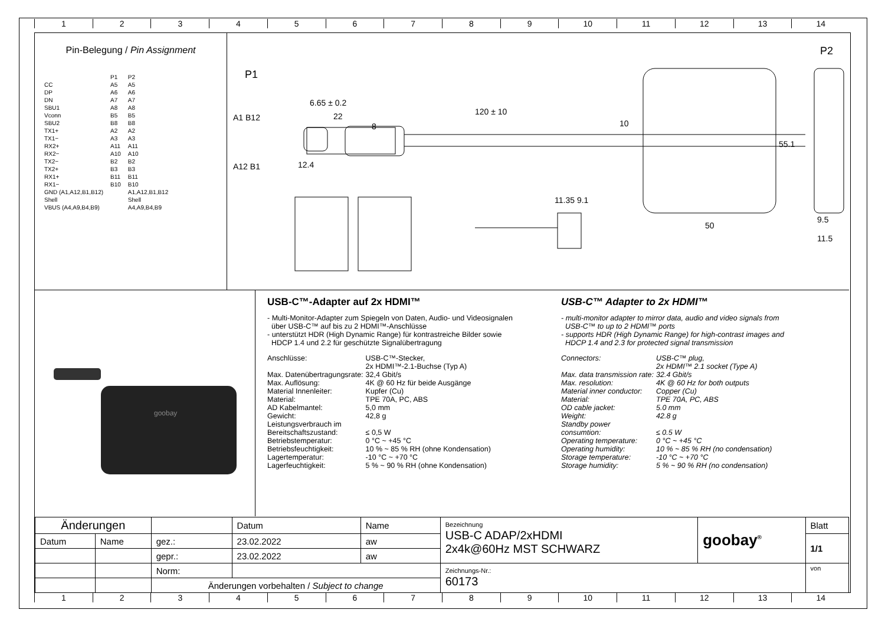123456789 10 11 12 13 14
Pin-Belegung / Pin Assignment
| | P1 | P2 |
| CC | A5 | A5 |
| DP | A6 | A6 |
| DN | A7 | A7 |
| SBU1 | A8 | A8 |
| Vconn | B5 | B5 |
| SBU2 | B8 | B8 |
| TX1+ | A2 | A2 |
| TX1− | A3 | A3 |
| RX2+ | A11 | A11 |
| RX2− | A10 | A10 |
| TX2− | B2 | B2 |
| TX2+ | B3 | B3 |
| RX1+ | B11 | B11 |
| RX1− | B10 | B10 |
| GND (A1,A12,B1,B12) | | A1,A12,B1,B12 |
| Shell | | Shell |
| VBUS (A4,A9,B4,B9) | | A4,A9,B4,B9 |
P1
P2
A1 B12
A12 B1 12.4
6.65 ± 0.2
22
8
120 ± 10
10
55.1
50
9.5
11.5
11.35 9.1
goobay
USB-C™-Adapter auf 2x HDMI™
- Multi-Monitor-Adapter zum Spiegeln von Daten, Audio- und Videosignalen
über USB-C™ auf bis zu 2 HDMI™-Anschlüsse
- unterstützt HDR (High Dynamic Range) für kontrastreiche Bilder sowie
HDCP 1.4 und 2.2 für geschützte Signalübertragung
| Anschlüsse: | USB-C™-Stecker, 2x HDMI™-2.1-Buchse (Typ A) |
| Max. Datenübertragungsrate: | 32,4 Gbit/s |
| Max. Auflösung: | 4K @ 60 Hz für beide Ausgänge |
| Material Innenleiter: | Kupfer (Cu) |
| Material: | TPE 70A, PC, ABS |
| AD Kabelmantel: | 5,0 mm |
| Gewicht: | 42,8 g |
| Leistungsverbrauch im Bereitschaftszustand: | ≤ 0,5 W |
| Betriebstemperatur: | 0 °C ~ +45 °C |
| Betriebsfeuchtigkeit: | 10 % ~ 85 % RH (ohne Kondensation) |
| Lagertemperatur: | -10 °C ~ +70 °C |
| Lagerfeuchtigkeit: | 5 % ~ 90 % RH (ohne Kondensation) |
USB-C™ Adapter to 2x HDMI™
- multi-monitor adapter to mirror data, audio and video signals from
USB-C™ to up to 2 HDMI™ ports
- supports HDR (High Dynamic Range) for high-contrast images and
HDCP 1.4 and 2.3 for protected signal transmission
| Connectors: | USB-C™ plug, 2x HDMI™ 2.1 socket (Type A) |
| Max. data transmission rate: | 32.4 Gbit/s |
| Max. resolution: | 4K @ 60 Hz for both outputs |
| Material inner conductor: | Copper (Cu) |
| Material: | TPE 70A, PC, ABS |
| OD cable jacket: | 5.0 mm |
| Weight: | 42.8 g |
| Standby power consumtion: | ≤ 0.5 W |
| Operating temperature: | 0 °C ~ +45 °C |
| Operating humidity: | 10 % ~ 85 % RH (no condensation) |
| Storage temperature: | -10 °C ~ +70 °C |
| Storage humidity: | 5 % ~ 90 % RH (no condensation) |
| Änderungen | | | Datum | Name | Bezeichnung USB-C ADAP/2xHDMI 2x4k@60Hz MST SCHWARZ | goobay<sup>®</sup> | Blatt |
| Datum | Name | gez.: | 23.02.2022 | aw | | | 1/1 |
| | | gepr.: | 23.02.2022 | aw | | | |
| | | Norm: | | | Zeichnungs-Nr.: 60173 | | von |
| | | Änderungen vorbehalten / Subject to change | | | | | |
123456789 10 11 12 13 14